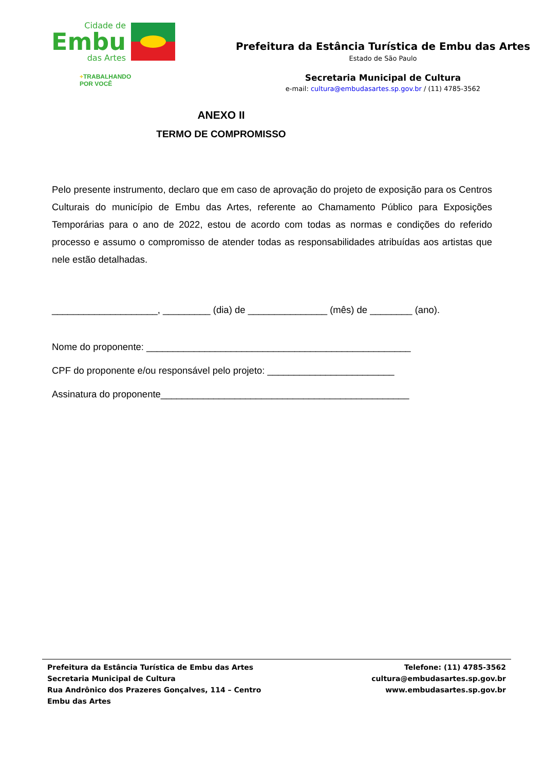Cidade de
Embu
das Artes
+TRABALHANDO
POR VOCÊ
Prefeitura da Estância Turística de Embu das Artes
Estado de São Paulo
Secretaria Municipal de Cultura
e-mail: cultura@embudasartes.sp.gov.br / (11) 4785-3562
ANEXO II
TERMO DE COMPROMISSO
Pelo presente instrumento, declaro que em caso de aprovação do projeto de exposição para os Centros Culturais do município de Embu das Artes, referente ao Chamamento Público para Exposições Temporárias para o ano de 2022, estou de acordo com todas as normas e condições do referido processo e assumo o compromisso de atender todas as responsabilidades atribuídas aos artistas que nele estão detalhadas.
____________________, _________ (dia) de _______________ (mês) de ________ (ano).
Nome do proponente: __________________________________________________
CPF do proponente e/ou responsável pelo projeto: ________________________
Assinatura do proponente_______________________________________________
Prefeitura da Estância Turística de Embu das Artes
Secretaria Municipal de Cultura
Rua Andrônico dos Prazeres Gonçalves, 114 – Centro
Embu das Artes
Telefone: (11) 4785-3562
cultura@embudasartes.sp.gov.br
www.embudasartes.sp.gov.br